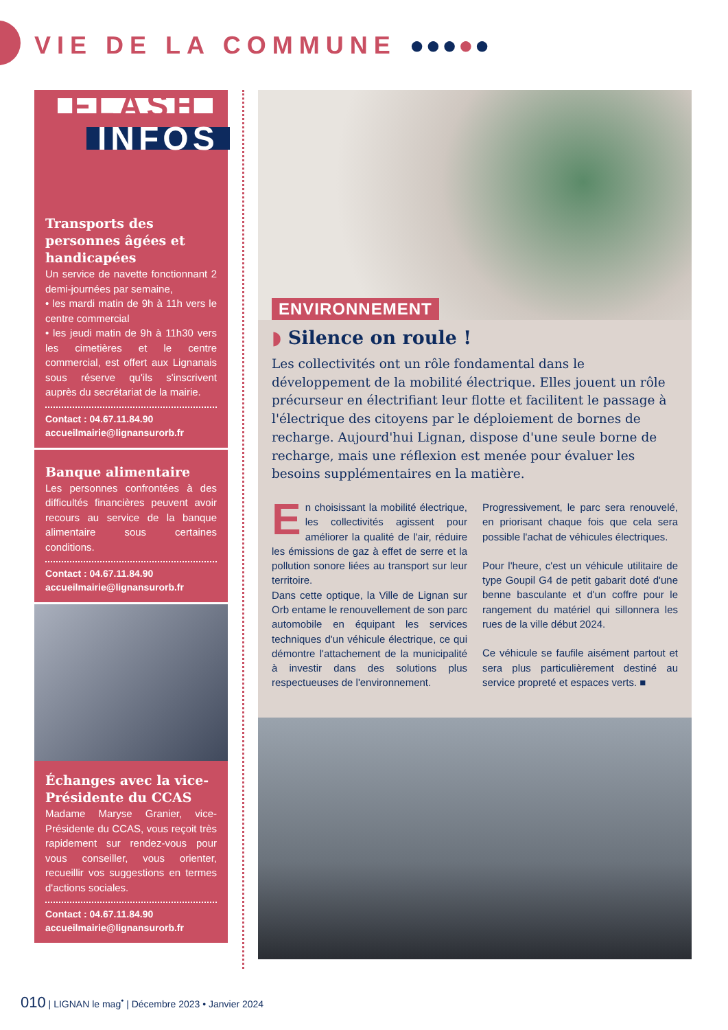VIE DE LA COMMUNE ●●●●●
FLASH
INFOS
Transports des personnes âgées et handicapées
Un service de navette fonctionnant 2 demi-journées par semaine,
• les mardi matin de 9h à 11h vers le centre commercial
• les jeudi matin de 9h à 11h30 vers les cimetières et le centre commercial, est offert aux Lignanais sous réserve qu'ils s'inscrivent auprès du secrétariat de la mairie.
Contact : 04.67.11.84.90
accueilmairie@lignansurorb.fr
Banque alimentaire
Les personnes confrontées à des difficultés financières peuvent avoir recours au service de la banque alimentaire sous certaines conditions.
Contact : 04.67.11.84.90
accueilmairie@lignansurorb.fr
Échanges avec la vice-Présidente du CCAS
Madame Maryse Granier, vice-Présidente du CCAS, vous reçoit très rapidement sur rendez-vous pour vous conseiller, vous orienter, recueillir vos suggestions en termes d'actions sociales.
Contact : 04.67.11.84.90
accueilmairie@lignansurorb.fr
ENVIRONNEMENT
◗ Silence on roule !
Les collectivités ont un rôle fondamental dans le développement de la mobilité électrique. Elles jouent un rôle précurseur en électrifiant leur flotte et facilitent le passage à l'électrique des citoyens par le déploiement de bornes de recharge. Aujourd'hui Lignan, dispose d'une seule borne de recharge, mais une réflexion est menée pour évaluer les besoins supplémentaires en la matière.
En choisissant la mobilité électrique, les collectivités agissent pour améliorer la qualité de l'air, réduire les émissions de gaz à effet de serre et la pollution sonore liées au transport sur leur territoire.
Dans cette optique, la Ville de Lignan sur Orb entame le renouvellement de son parc automobile en équipant les services techniques d'un véhicule électrique, ce qui démontre l'attachement de la municipalité à investir dans des solutions plus respectueuses de l'environnement.
Progressivement, le parc sera renouvelé, en priorisant chaque fois que cela sera possible l'achat de véhicules électriques.
Pour l'heure, c'est un véhicule utilitaire de type Goupil G4 de petit gabarit doté d'une benne basculante et d'un coffre pour le rangement du matériel qui sillonnera les rues de la ville début 2024.
Ce véhicule se faufile aisément partout et sera plus particulièrement destiné au service propreté et espaces verts. ■
010 | LIGNAN le mag<sup>•</sup> | Décembre 2023 • Janvier 2024